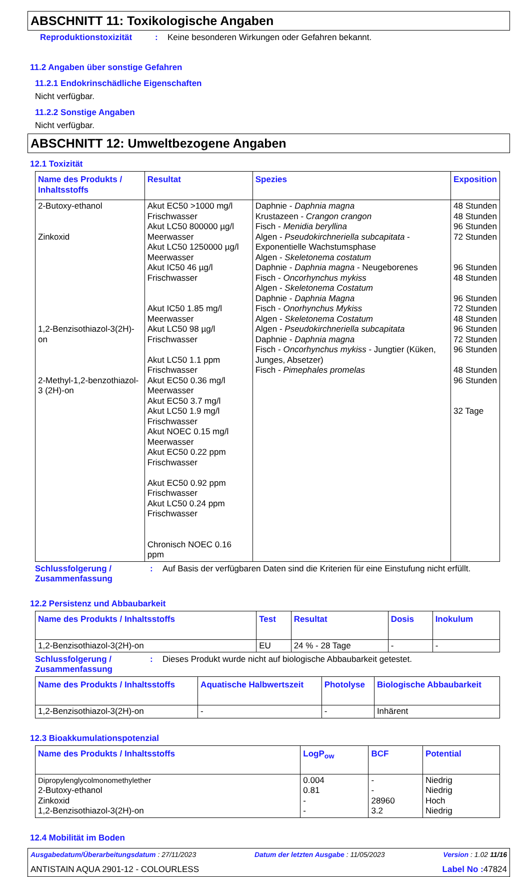ABSCHNITT 11: Toxikologische Angaben
Reproduktionstoxizität: Keine besonderen Wirkungen oder Gefahren bekannt.
11.2 Angaben über sonstige Gefahren
11.2.1 Endokrinschädliche Eigenschaften
Nicht verfügbar.
11.2.2 Sonstige Angaben
Nicht verfügbar.
ABSCHNITT 12: Umweltbezogene Angaben
12.1 Toxizität
| Name des Produkts / Inhaltsstoffs | Resultat | Spezies | Exposition |
| --- | --- | --- | --- |
| 2-Butoxy-ethanol Zinkoxid 1,2-Benzisothiazol-3(2H)-on 2-Methyl-1,2-benzothiazol-3 (2H)-on | Akut EC50 >1000 mg/l Frischwasser Akut LC50 800000 µg/l Meerwasser Akut LC50 1250000 µg/l Meerwasser Akut IC50 46 µg/l Frischwasser Akut IC50 1.85 mg/l Meerwasser Akut LC50 98 µg/l Frischwasser Akut LC50 1.1 ppm Frischwasser Akut EC50 0.36 mg/l Meerwasser Akut EC50 3.7 mg/l Akut LC50 1.9 mg/l Frischwasser Akut NOEC 0.15 mg/l Meerwasser Akut EC50 0.22 ppm Frischwasser Akut EC50 0.92 ppm Frischwasser Akut LC50 0.24 ppm Frischwasser Chronisch NOEC 0.16 ppm | Daphnie - Daphnia magna Krustazeen - Crangon crangon Fisch - Menidia beryllina Algen - Pseudokirchneriella subcapitata - Exponentielle Wachstumsphase Algen - Skeletonema costatum Daphnie - Daphnia magna - Neugeborenes Fisch - Oncorhynchus mykiss Algen - Skeletonema Costatum Daphnie - Daphnia Magna Fisch - Onorhynchus Mykiss Algen - Skeletonema Costatum Algen - Pseudokirchneriella subcapitata Daphnie - Daphnia magna Fisch - Oncorhynchus mykiss - Jungtier (Küken, Junges, Absetzer) Fisch - Pimephales promelas | 48 Stunden 48 Stunden 96 Stunden 72 Stunden 96 Stunden 48 Stunden 96 Stunden 72 Stunden 48 Stunden 96 Stunden 72 Stunden 96 Stunden 48 Stunden 96 Stunden 32 Tage |
Schlussfolgerung / Zusammenfassung: Auf Basis der verfügbaren Daten sind die Kriterien für eine Einstufung nicht erfüllt.
12.2 Persistenz und Abbaubarkeit
| Name des Produkts / Inhaltsstoffs | Test | Resultat | Dosis | Inokulum |
| --- | --- | --- | --- | --- |
| 1,2-Benzisothiazol-3(2H)-on | EU | 24 % - 28 Tage | - | - |
Schlussfolgerung / Zusammenfassung: Dieses Produkt wurde nicht auf biologische Abbaubarkeit getestet.
| Name des Produkts / Inhaltsstoffs | Aquatische Halbwertszeit | Photolyse | Biologische Abbaubarkeit |
| --- | --- | --- | --- |
| 1,2-Benzisothiazol-3(2H)-on | - | - | Inhärent |
12.3 Bioakkumulationspotenzial
| Name des Produkts / Inhaltsstoffs | LogP<sub>ow</sub> | BCF | Potential |
| --- | --- | --- | --- |
| Dipropylenglycolmonomethylether 2-Butoxy-ethanol Zinkoxid 1,2-Benzisothiazol-3(2H)-on | 0.004 0.81 - - | - - 28960 3.2 | Niedrig Niedrig Hoch Niedrig |
12.4 Mobilität im Boden
Ausgabedatum/Überarbeitungsdatum : 27/11/2023 Datum der letzten Ausgabe : 11/05/2023 Version : 1.02 11/16
ANTISTAIN AQUA 2901-12 - COLOURLESS Label No : 47824